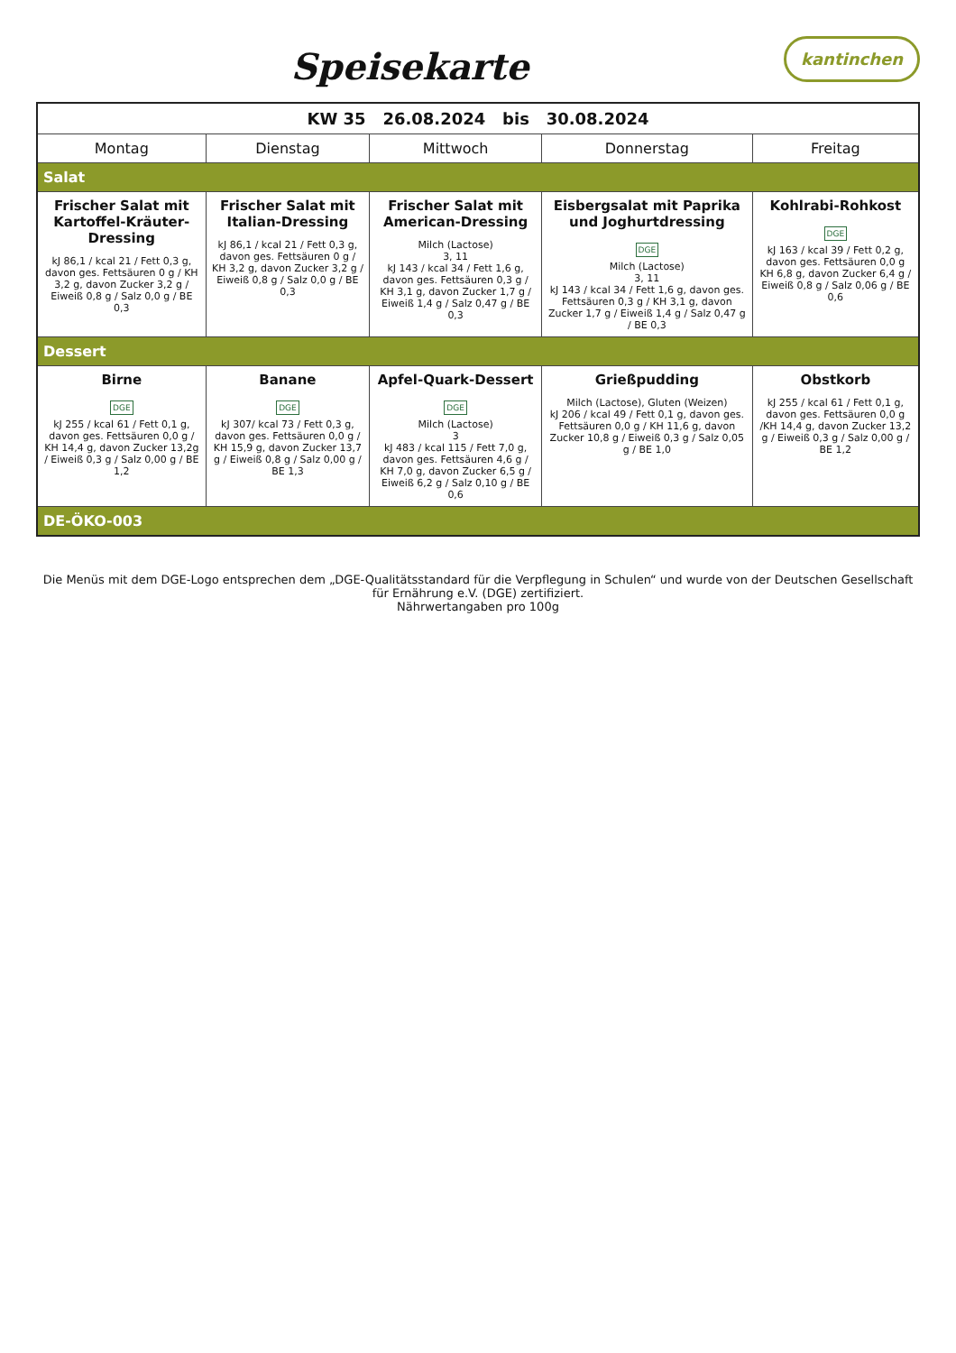kantinchen
Speisekarte
| KW 35 26.08.2024 bis 30.08.2024 | | | | |
| --- | --- | --- | --- | --- |
| Montag | Dienstag | Mittwoch | Donnerstag | Freitag |
| Salat | | | | |
| Frischer Salat mit Kartoffel-Kräuter-Dressing kJ 86,1 / kcal 21 / Fett 0,3 g, davon ges. Fettsäuren 0 g / KH 3,2 g, davon Zucker 3,2 g / Eiweiß 0,8 g / Salz 0,0 g / BE 0,3 | Frischer Salat mit Italian-Dressing kJ 86,1 / kcal 21 / Fett 0,3 g, davon ges. Fettsäuren 0 g / KH 3,2 g, davon Zucker 3,2 g / Eiweiß 0,8 g / Salz 0,0 g / BE 0,3 | Frischer Salat mit American-Dressing Milch (Lactose) 3, 11 kJ 143 / kcal 34 / Fett 1,6 g, davon ges. Fettsäuren 0,3 g / KH 3,1 g, davon Zucker 1,7 g / Eiweiß 1,4 g / Salz 0,47 g / BE 0,3 | Eisbergsalat mit Paprika und Joghurtdressing DGE Milch (Lactose) 3, 11 kJ 143 / kcal 34 / Fett 1,6 g, davon ges. Fettsäuren 0,3 g / KH 3,1 g, davon Zucker 1,7 g / Eiweiß 1,4 g / Salz 0,47 g / BE 0,3 | Kohlrabi-Rohkost DGE kJ 163 / kcal 39 / Fett 0,2 g, davon ges. Fettsäuren 0,0 g KH 6,8 g, davon Zucker 6,4 g / Eiweiß 0,8 g / Salz 0,06 g / BE 0,6 |
| Dessert | | | | |
| Birne DGE kJ 255 / kcal 61 / Fett 0,1 g, davon ges. Fettsäuren 0,0 g / KH 14,4 g, davon Zucker 13,2g / Eiweiß 0,3 g / Salz 0,00 g / BE 1,2 | Banane DGE kJ 307/ kcal 73 / Fett 0,3 g, davon ges. Fettsäuren 0,0 g / KH 15,9 g, davon Zucker 13,7 g / Eiweiß 0,8 g / Salz 0,00 g / BE 1,3 | Apfel-Quark-Dessert DGE Milch (Lactose) 3 kJ 483 / kcal 115 / Fett 7,0 g, davon ges. Fettsäuren 4,6 g / KH 7,0 g, davon Zucker 6,5 g / Eiweiß 6,2 g / Salz 0,10 g / BE 0,6 | Grießpudding Milch (Lactose), Gluten (Weizen) kJ 206 / kcal 49 / Fett 0,1 g, davon ges. Fettsäuren 0,0 g / KH 11,6 g, davon Zucker 10,8 g / Eiweiß 0,3 g / Salz 0,05 g / BE 1,0 | Obstkorb kJ 255 / kcal 61 / Fett 0,1 g, davon ges. Fettsäuren 0,0 g /KH 14,4 g, davon Zucker 13,2 g / Eiweiß 0,3 g / Salz 0,00 g / BE 1,2 |
| DE-ÖKO-003 | | | | |
Die Menüs mit dem DGE-Logo entsprechen dem „DGE-Qualitätsstandard für die Verpflegung in Schulen“ und wurde von der Deutschen Gesellschaft für Ernährung e.V. (DGE) zertifiziert.
Nährwertangaben pro 100g